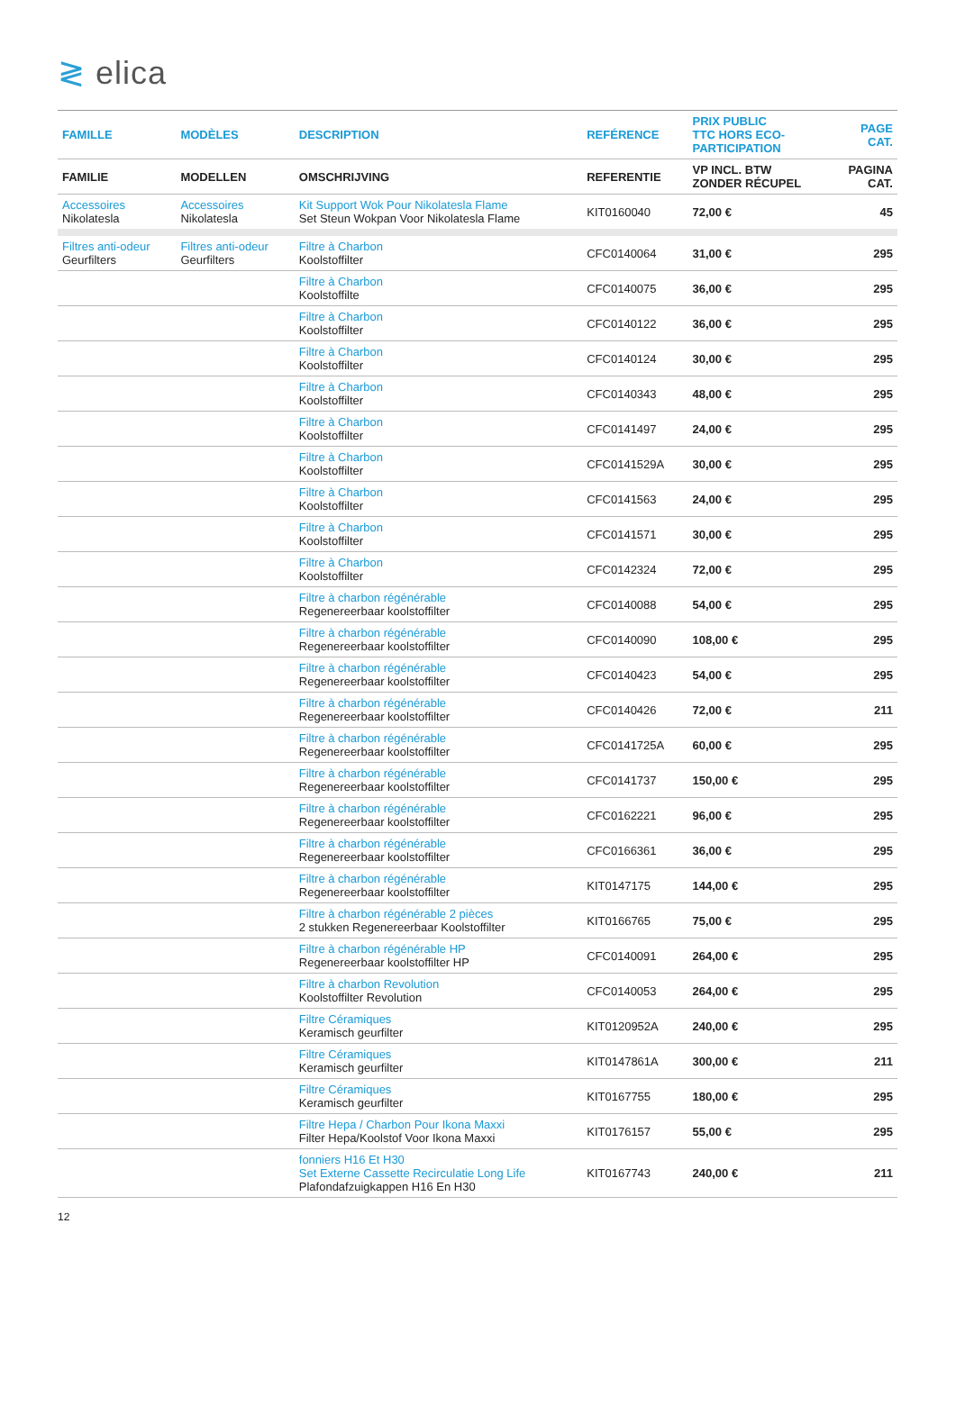≷ elica
| FAMILLE | MODÈLES | DESCRIPTION | REFÉRENCE | PRIX PUBLIC TTC HORS ECO- PARTICIPATION | PAGE CAT. |
| --- | --- | --- | --- | --- | --- |
| FAMILIE | MODELLEN | OMSCHRIJVING | REFERENTIE | VP INCL. BTW ZONDER RÉCUPEL | PAGINA CAT. |
| Accessoires Nikolatesla | Accessoires Nikolatesla | Kit Support Wok Pour Nikolatesla Flame Set Steun Wokpan Voor Nikolatesla Flame | KIT0160040 | 72,00 € | 45 |
| Filtres anti-odeur Geurfilters | Filtres anti-odeur Geurfilters | Filtre à Charbon Koolstoffilter | CFC0140064 | 31,00 € | 295 |
| | | Filtre à Charbon Koolstoffilte | CFC0140075 | 36,00 € | 295 |
| | | Filtre à Charbon Koolstoffilter | CFC0140122 | 36,00 € | 295 |
| | | Filtre à Charbon Koolstoffilter | CFC0140124 | 30,00 € | 295 |
| | | Filtre à Charbon Koolstoffilter | CFC0140343 | 48,00 € | 295 |
| | | Filtre à Charbon Koolstoffilter | CFC0141497 | 24,00 € | 295 |
| | | Filtre à Charbon Koolstoffilter | CFC0141529A | 30,00 € | 295 |
| | | Filtre à Charbon Koolstoffilter | CFC0141563 | 24,00 € | 295 |
| | | Filtre à Charbon Koolstoffilter | CFC0141571 | 30,00 € | 295 |
| | | Filtre à Charbon Koolstoffilter | CFC0142324 | 72,00 € | 295 |
| | | Filtre à charbon régénérable Regenereerbaar koolstoffilter | CFC0140088 | 54,00 € | 295 |
| | | Filtre à charbon régénérable Regenereerbaar koolstoffilter | CFC0140090 | 108,00 € | 295 |
| | | Filtre à charbon régénérable Regenereerbaar koolstoffilter | CFC0140423 | 54,00 € | 295 |
| | | Filtre à charbon régénérable Regenereerbaar koolstoffilter | CFC0140426 | 72,00 € | 211 |
| | | Filtre à charbon régénérable Regenereerbaar koolstoffilter | CFC0141725A | 60,00 € | 295 |
| | | Filtre à charbon régénérable Regenereerbaar koolstoffilter | CFC0141737 | 150,00 € | 295 |
| | | Filtre à charbon régénérable Regenereerbaar koolstoffilter | CFC0162221 | 96,00 € | 295 |
| | | Filtre à charbon régénérable Regenereerbaar koolstoffilter | CFC0166361 | 36,00 € | 295 |
| | | Filtre à charbon régénérable Regenereerbaar koolstoffilter | KIT0147175 | 144,00 € | 295 |
| | | Filtre à charbon régénérable 2 pièces 2 stukken Regenereerbaar Koolstoffilter | KIT0166765 | 75,00 € | 295 |
| | | Filtre à charbon régénérable HP Regenereerbaar koolstoffilter HP | CFC0140091 | 264,00 € | 295 |
| | | Filtre à charbon Revolution Koolstoffilter Revolution | CFC0140053 | 264,00 € | 295 |
| | | Filtre Céramiques Keramisch geurfilter | KIT0120952A | 240,00 € | 295 |
| | | Filtre Céramiques Keramisch geurfilter | KIT0147861A | 300,00 € | 211 |
| | | Filtre Céramiques Keramisch geurfilter | KIT0167755 | 180,00 € | 295 |
| | | Filtre Hepa / Charbon Pour Ikona Maxxi Filter Hepa/Koolstof Voor Ikona Maxxi | KIT0176157 | 55,00 € | 295 |
| | | fonniers H16 Et H30 Set Externe Cassette Recirculatie Long Life Plafondafzuigkappen H16 En H30 | KIT0167743 | 240,00 € | 211 |
12